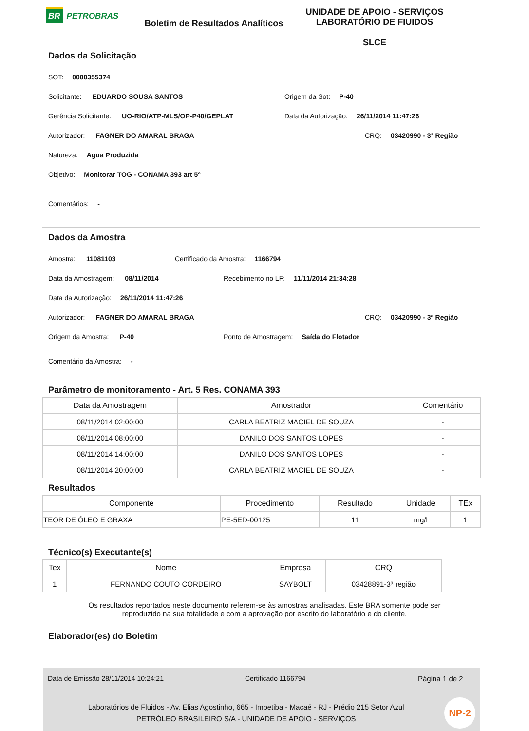BR PETROBRAS
Boletim de Resultados Analíticos
UNIDADE DE APOIO - SERVIÇOS
LABORATÓRIO DE FIUIDOS
SLCE
Dados da Solicitação
SOT: 0000355374
Solicitante: EDUARDO SOUSA SANTOS
Origem da Sot: P-40
Gerência Solicitante: UO-RIO/ATP-MLS/OP-P40/GEPLAT
Data da Autorização: 26/11/2014 11:47:26
Autorizador: FAGNER DO AMARAL BRAGA
CRQ: 03420990 - 3ª Região
Natureza: Agua Produzida
Objetivo: Monitorar TOG - CONAMA 393 art 5º
Comentários: -
Dados da Amostra
Amostra: 11081103
Certificado da Amostra: 1166794
Data da Amostragem: 08/11/2014
Recebimento no LF: 11/11/2014 21:34:28
Data da Autorização: 26/11/2014 11:47:26
Autorizador: FAGNER DO AMARAL BRAGA
CRQ: 03420990 - 3ª Região
Origem da Amostra: P-40
Ponto de Amostragem: Saída do Flotador
Comentário da Amostra: -
Parâmetro de monitoramento - Art. 5 Res. CONAMA 393
| Data da Amostragem | Amostrador | Comentário |
| --- | --- | --- |
| 08/11/2014 02:00:00 | CARLA BEATRIZ MACIEL DE SOUZA | - |
| 08/11/2014 08:00:00 | DANILO DOS SANTOS LOPES | - |
| 08/11/2014 14:00:00 | DANILO DOS SANTOS LOPES | - |
| 08/11/2014 20:00:00 | CARLA BEATRIZ MACIEL DE SOUZA | - |
Resultados
| Componente | Procedimento | Resultado | Unidade | TEx |
| --- | --- | --- | --- | --- |
| TEOR DE ÓLEO E GRAXA | PE-5ED-00125 | 11 | mg/l | 1 |
Técnico(s) Executante(s)
| Tex | Nome | Empresa | CRQ |
| --- | --- | --- | --- |
| 1 | FERNANDO COUTO CORDEIRO | SAYBOLT | 03428891-3ª região |
Os resultados reportados neste documento referem-se às amostras analisadas. Este BRA somente pode ser
reproduzido na sua totalidade e com a aprovação por escrito do laboratório e do cliente.
Elaborador(es) do Boletim
Data de Emissão 28/11/2014 10:24:21 Certificado 1166794 Página 1 de 2
Laboratórios de Fluidos - Av. Elias Agostinho, 665 - Imbetiba - Macaé - RJ - Prédio 215 Setor Azul
PETRÓLEO BRASILEIRO S/A - UNIDADE DE APOIO - SERVIÇOS
NP-2